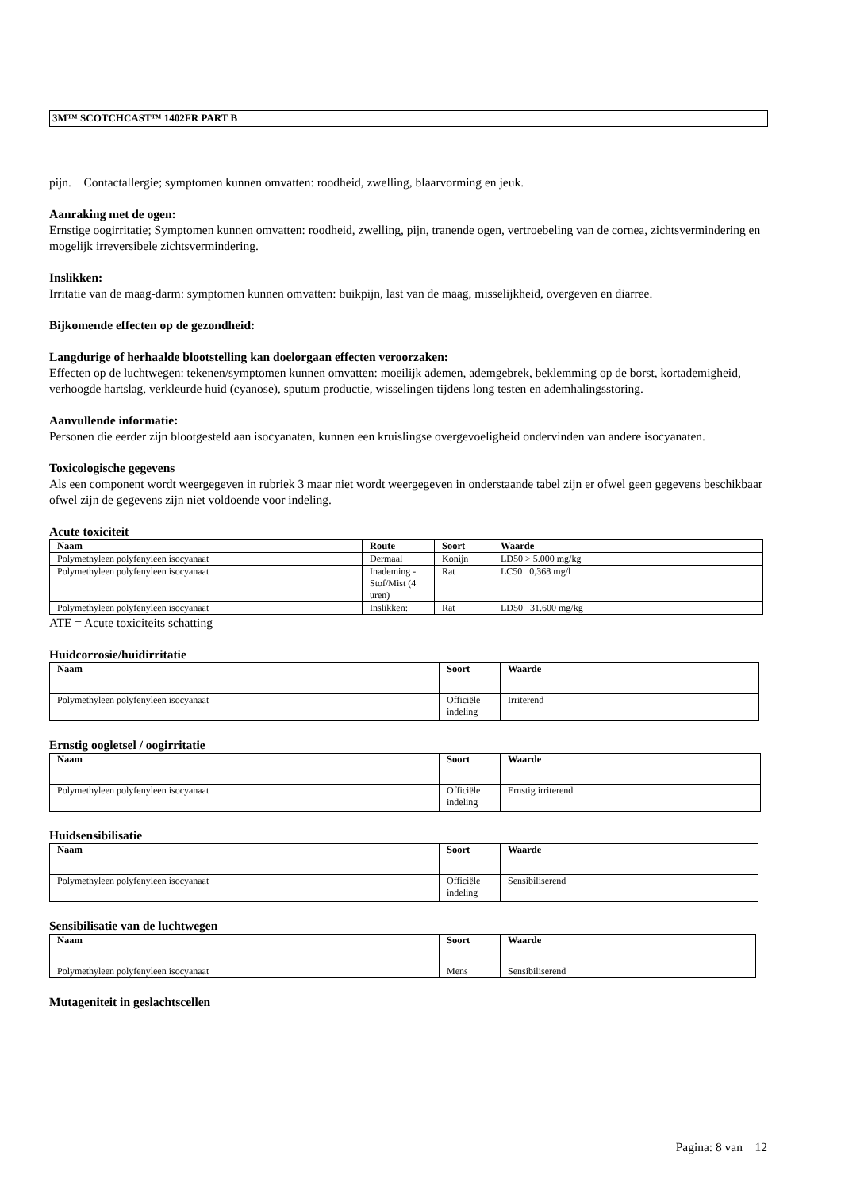3M™ SCOTCHCAST™ 1402FR PART B
pijn. Contactallergie; symptomen kunnen omvatten: roodheid, zwelling, blaarvorming en jeuk.
Aanraking met de ogen:
Ernstige oogirritatie; Symptomen kunnen omvatten: roodheid, zwelling, pijn, tranende ogen, vertroebeling van de cornea, zichtsvermindering en mogelijk irreversibele zichtsvermindering.
Inslikken:
Irritatie van de maag-darm: symptomen kunnen omvatten: buikpijn, last van de maag, misselijkheid, overgeven en diarree.
Bijkomende effecten op de gezondheid:
Langdurige of herhaalde blootstelling kan doelorgaan effecten veroorzaken:
Effecten op de luchtwegen: tekenen/symptomen kunnen omvatten: moeilijk ademen, ademgebrek, beklemming op de borst, kortademigheid, verhoogde hartslag, verkleurde huid (cyanose), sputum productie, wisselingen tijdens long testen en ademhalingsstoring.
Aanvullende informatie:
Personen die eerder zijn blootgesteld aan isocyanaten, kunnen een kruislingse overgevoeligheid ondervinden van andere isocyanaten.
Toxicologische gegevens
Als een component wordt weergegeven in rubriek 3 maar niet wordt weergegeven in onderstaande tabel zijn er ofwel geen gegevens beschikbaar ofwel zijn de gegevens zijn niet voldoende voor indeling.
Acute toxiciteit
| Naam | Route | Soort | Waarde |
| --- | --- | --- | --- |
| Polymethyleen polyfenyleen isocyanaat | Dermaal | Konijn | LD50 > 5.000 mg/kg |
| Polymethyleen polyfenyleen isocyanaat | Inademing - Stof/Mist (4 uren) | Rat | LC50 0,368 mg/l |
| Polymethyleen polyfenyleen isocyanaat | Inslikken: | Rat | LD50 31.600 mg/kg |
ATE = Acute toxiciteits schatting
Huidcorrosie/huidirritatie
| Naam | Soort | Waarde |
| --- | --- | --- |
| Polymethyleen polyfenyleen isocyanaat | Officiële indeling | Irriterend |
Ernstig oogletsel / oogirritatie
| Naam | Soort | Waarde |
| --- | --- | --- |
| Polymethyleen polyfenyleen isocyanaat | Officiële indeling | Ernstig irriterend |
Huidsensibilisatie
| Naam | Soort | Waarde |
| --- | --- | --- |
| Polymethyleen polyfenyleen isocyanaat | Officiële indeling | Sensibiliserend |
Sensibilisatie van de luchtwegen
| Naam | Soort | Waarde |
| --- | --- | --- |
| Polymethyleen polyfenyleen isocyanaat | Mens | Sensibiliserend |
Mutageniteit in geslachtscellen
Pagina: 8 van 12